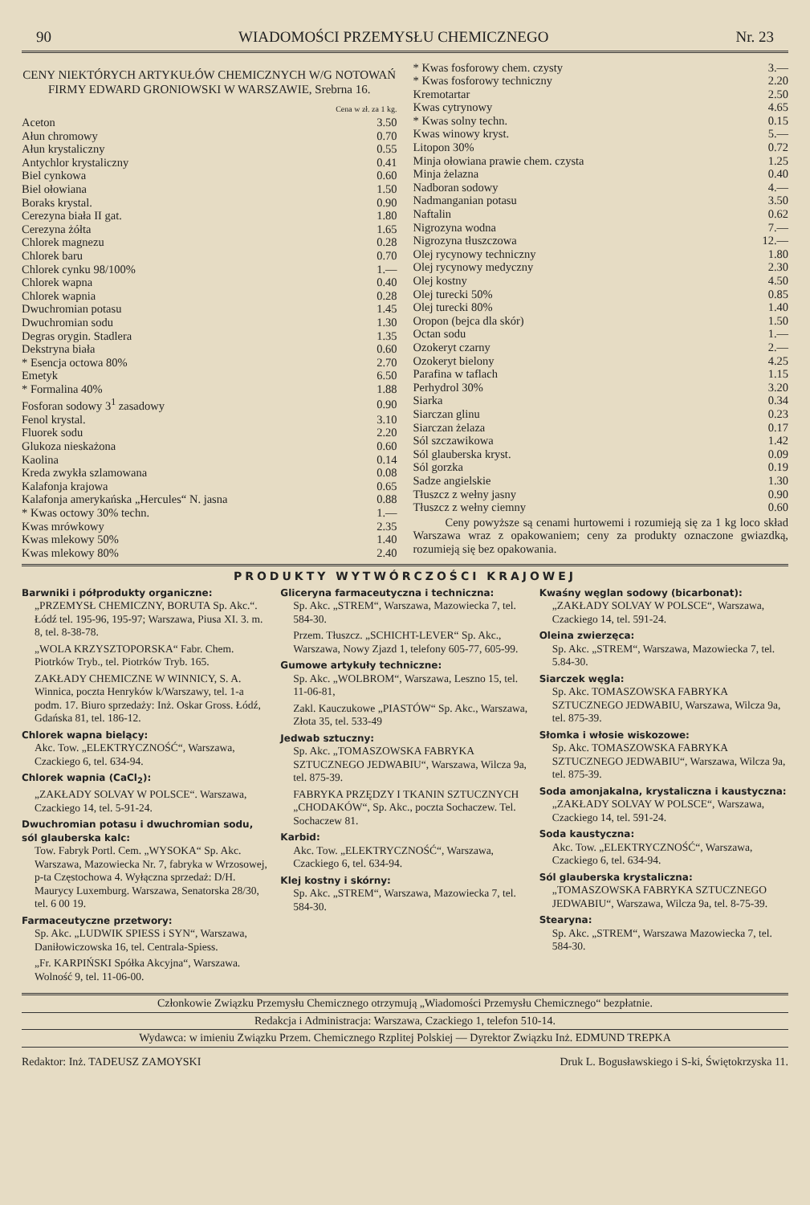90 WIADOMOŚCI PRZEMYSŁU CHEMICZNEGO Nr. 23
CENY NIEKTÓRYCH ARTYKUŁÓW CHEMICZNYCH W/G NOTOWAŃ FIRMY EDWARD GRONIOWSKI W WARSZAWIE, Srebrna 16.
Cena w zł. za 1 kg.
| Aceton | 3.50 |
| Ałun chromowy | 0.70 |
| Ałun krystaliczny | 0.55 |
| Antychlor krystaliczny | 0.41 |
| Biel cynkowa | 0.60 |
| Biel ołowiana | 1.50 |
| Boraks krystal. | 0.90 |
| Cerezyna biała II gat. | 1.80 |
| Cerezyna żółta | 1.65 |
| Chlorek magnezu | 0.28 |
| Chlorek baru | 0.70 |
| Chlorek cynku 98/100% | 1.— |
| Chlorek wapna | 0.40 |
| Chlorek wapnia | 0.28 |
| Dwuchromian potasu | 1.45 |
| Dwuchromian sodu | 1.30 |
| Degras orygin. Stadlera | 1.35 |
| Dekstryna biała | 0.60 |
| * Esencja octowa 80% | 2.70 |
| Emetyk | 6.50 |
| * Formalina 40% | 1.88 |
| Fosforan sodowy 3<sup>1</sup> zasadowy | 0.90 |
| Fenol krystal. | 3.10 |
| Fluorek sodu | 2.20 |
| Glukoza nieskażona | 0.60 |
| Kaolina | 0.14 |
| Kreda zwykła szlamowana | 0.08 |
| Kalafonja krajowa | 0.65 |
| Kalafonja amerykańska „Hercules“ N. jasna | 0.88 |
| * Kwas octowy 30% techn. | 1.— |
| Kwas mrówkowy | 2.35 |
| Kwas mlekowy 50% | 1.40 |
| Kwas mlekowy 80% | 2.40 |
| * Kwas fosforowy chem. czysty | 3.— |
| * Kwas fosforowy techniczny | 2.20 |
| Kremotartar | 2.50 |
| Kwas cytrynowy | 4.65 |
| * Kwas solny techn. | 0.15 |
| Kwas winowy kryst. | 5.— |
| Litopon 30% | 0.72 |
| Minja ołowiana prawie chem. czysta | 1.25 |
| Minja żelazna | 0.40 |
| Nadboran sodowy | 4.— |
| Nadmanganian potasu | 3.50 |
| Naftalin | 0.62 |
| Nigrozyna wodna | 7.— |
| Nigrozyna tłuszczowa | 12.— |
| Olej rycynowy techniczny | 1.80 |
| Olej rycynowy medyczny | 2.30 |
| Olej kostny | 4.50 |
| Olej turecki 50% | 0.85 |
| Olej turecki 80% | 1.40 |
| Oropon (bejca dla skór) | 1.50 |
| Octan sodu | 1.— |
| Ozokeryt czarny | 2.— |
| Ozokeryt bielony | 4.25 |
| Parafina w taflach | 1.15 |
| Perhydrol 30% | 3.20 |
| Siarka | 0.34 |
| Siarczan glinu | 0.23 |
| Siarczan żelaza | 0.17 |
| Sól szczawikowa | 1.42 |
| Sól glauberska kryst. | 0.09 |
| Sól gorzka | 0.19 |
| Sadze angielskie | 1.30 |
| Tłuszcz z wełny jasny | 0.90 |
| Tłuszcz z wełny ciemny | 0.60 |
Ceny powyższe są cenami hurtowemi i rozumieją się za 1 kg loco skład Warszawa wraz z opakowaniem; ceny za produkty oznaczone gwiazdką, rozumieją się bez opakowania.
PRODUKTY WYTWÓRCZOŚCI KRAJOWEJ
Barwniki i półprodukty organiczne:
„PRZEMYSŁ CHEMICZNY, BORUTA Sp. Akc.“. Łódź tel. 195-96, 195-97; Warszawa, Piusa XI. 3. m. 8, tel. 8-38-78.
„WOLA KRZYSZTOPORSKA“ Fabr. Chem. Piotrków Tryb., tel. Piotrków Tryb. 165.
ZAKŁADY CHEMICZNE W WINNICY, S. A. Winnica, poczta Henryków k/Warszawy, tel. 1-a podm. 17. Biuro sprzedaży: Inż. Oskar Gross. Łódź, Gdańska 81, tel. 186-12.
Chlorek wapna bielący:
Akc. Tow. „ELEKTRYCZNOŚĆ“, Warszawa, Czackiego 6, tel. 634-94.
Chlorek wapnia (CaCl<sub>2</sub>):
„ZAKŁADY SOLVAY W POLSCE“. Warszawa, Czackiego 14, tel. 5-91-24.
Dwuchromian potasu i dwuchromian sodu, sól glauberska kalc:
Tow. Fabryk Portl. Cem. „WYSOKA“ Sp. Akc. Warszawa, Mazowiecka Nr. 7, fabryka w Wrzosowej, p-ta Częstochowa 4. Wyłączna sprzedaż: D/H. Maurycy Luxemburg. Warszawa, Senatorska 28/30, tel. 6 00 19.
Farmaceutyczne przetwory:
Sp. Akc. „LUDWIK SPIESS i SYN“, Warszawa, Daniłowiczowska 16, tel. Centrala-Spiess.
„Fr. KARPIŃSKI Spółka Akcyjna“, Warszawa. Wolność 9, tel. 11-06-00.
Gliceryna farmaceutyczna i techniczna:
Sp. Akc. „STREM“, Warszawa, Mazowiecka 7, tel. 584-30.
Przem. Tłuszcz. „SCHICHT-LEVER“ Sp. Akc., Warszawa, Nowy Zjazd 1, telefony 605-77, 605-99.
Gumowe artykuły techniczne:
Sp. Akc. „WOLBROM“, Warszawa, Leszno 15, tel. 11-06-81,
Zakl. Kauczukowe „PIASTÓW“ Sp. Akc., Warszawa, Złota 35, tel. 533-49
Jedwab sztuczny:
Sp. Akc. „TOMASZOWSKA FABRYKA SZTUCZNEGO JEDWABIU“, Warszawa, Wilcza 9a, tel. 875-39.
FABRYKA PRZĘDZY I TKANIN SZTUCZNYCH „CHODAKÓW“, Sp. Akc., poczta Sochaczew. Tel. Sochaczew 81.
Karbid:
Akc. Tow. „ELEKTRYCZNOŚĆ“, Warszawa, Czackiego 6, tel. 634-94.
Klej kostny i skórny:
Sp. Akc. „STREM“, Warszawa, Mazowiecka 7, tel. 584-30.
Kwaśny węglan sodowy (bicarbonat):
„ZAKŁADY SOLVAY W POLSCE“, Warszawa, Czackiego 14, tel. 591-24.
Oleina zwierzęca:
Sp. Akc. „STREM“, Warszawa, Mazowiecka 7, tel. 5.84-30.
Siarczek węgla:
Sp. Akc. TOMASZOWSKA FABRYKA SZTUCZNEGO JEDWABIU, Warszawa, Wilcza 9a, tel. 875-39.
Słomka i włosie wiskozowe:
Sp. Akc. TOMASZOWSKA FABRYKA SZTUCZNEGO JEDWABIU“, Warszawa, Wilcza 9a, tel. 875-39.
Soda amonjakalna, krystaliczna i kaustyczna:
„ZAKŁADY SOLVAY W POLSCE“, Warszawa, Czackiego 14, tel. 591-24.
Soda kaustyczna:
Akc. Tow. „ELEKTRYCZNOŚĆ“, Warszawa, Czackiego 6, tel. 634-94.
Sól glauberska krystaliczna:
„TOMASZOWSKA FABRYKA SZTUCZNEGO JEDWABIU“, Warszawa, Wilcza 9a, tel. 8-75-39.
Stearyna:
Sp. Akc. „STREM“, Warszawa Mazowiecka 7, tel. 584-30.
Członkowie Związku Przemysłu Chemicznego otrzymują „Wiadomości Przemysłu Chemicznego“ bezpłatnie.
Redakcja i Administracja: Warszawa, Czackiego 1, telefon 510-14.
Wydawca: w imieniu Związku Przem. Chemicznego Rzplitej Polskiej — Dyrektor Związku Inż. EDMUND TREPKA
Redaktor: Inż. TADEUSZ ZAMOYSKI Druk L. Bogusławskiego i S-ki, Świętokrzyska 11.